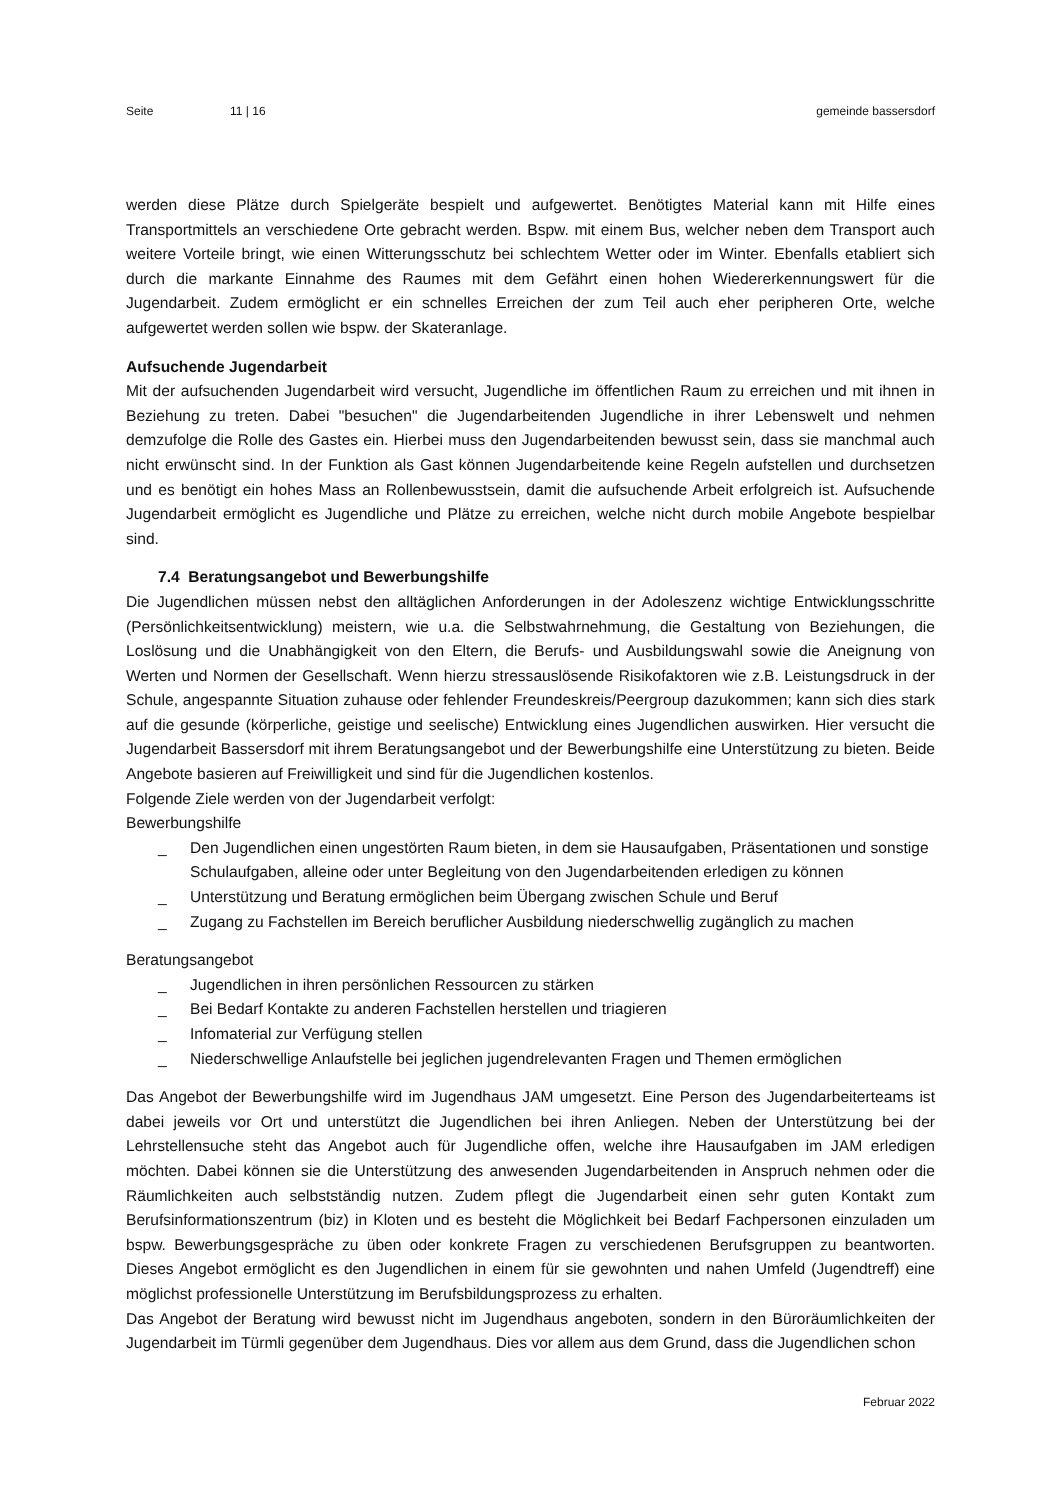Seite 11 | 16 gemeinde bassersdorf
werden diese Plätze durch Spielgeräte bespielt und aufgewertet. Benötigtes Material kann mit Hilfe eines Transportmittels an verschiedene Orte gebracht werden. Bspw. mit einem Bus, welcher neben dem Transport auch weitere Vorteile bringt, wie einen Witterungsschutz bei schlechtem Wetter oder im Winter. Ebenfalls etabliert sich durch die markante Einnahme des Raumes mit dem Gefährt einen hohen Wiedererkennungswert für die Jugendarbeit. Zudem ermöglicht er ein schnelles Erreichen der zum Teil auch eher peripheren Orte, welche aufgewertet werden sollen wie bspw. der Skateranlage.
Aufsuchende Jugendarbeit
Mit der aufsuchenden Jugendarbeit wird versucht, Jugendliche im öffentlichen Raum zu erreichen und mit ihnen in Beziehung zu treten. Dabei "besuchen" die Jugendarbeitenden Jugendliche in ihrer Lebenswelt und nehmen demzufolge die Rolle des Gastes ein. Hierbei muss den Jugendarbeitenden bewusst sein, dass sie manchmal auch nicht erwünscht sind. In der Funktion als Gast können Jugendarbeitende keine Regeln aufstellen und durchsetzen und es benötigt ein hohes Mass an Rollenbewusstsein, damit die aufsuchende Arbeit erfolgreich ist. Aufsuchende Jugendarbeit ermöglicht es Jugendliche und Plätze zu erreichen, welche nicht durch mobile Angebote bespielbar sind.
7.4 Beratungsangebot und Bewerbungshilfe
Die Jugendlichen müssen nebst den alltäglichen Anforderungen in der Adoleszenz wichtige Entwicklungsschritte (Persönlichkeitsentwicklung) meistern, wie u.a. die Selbstwahrnehmung, die Gestaltung von Beziehungen, die Loslösung und die Unabhängigkeit von den Eltern, die Berufs- und Ausbildungswahl sowie die Aneignung von Werten und Normen der Gesellschaft. Wenn hierzu stressauslösende Risikofaktoren wie z.B. Leistungsdruck in der Schule, angespannte Situation zuhause oder fehlender Freundeskreis/Peergroup dazukommen; kann sich dies stark auf die gesunde (körperliche, geistige und seelische) Entwicklung eines Jugendlichen auswirken. Hier versucht die Jugendarbeit Bassersdorf mit ihrem Beratungsangebot und der Bewerbungshilfe eine Unterstützung zu bieten. Beide Angebote basieren auf Freiwilligkeit und sind für die Jugendlichen kostenlos.
Folgende Ziele werden von der Jugendarbeit verfolgt:
Bewerbungshilfe
_ Den Jugendlichen einen ungestörten Raum bieten, in dem sie Hausaufgaben, Präsentationen und sonstige Schulaufgaben, alleine oder unter Begleitung von den Jugendarbeitenden erledigen zu können
_ Unterstützung und Beratung ermöglichen beim Übergang zwischen Schule und Beruf
_ Zugang zu Fachstellen im Bereich beruflicher Ausbildung niederschwellig zugänglich zu machen
Beratungsangebot
_ Jugendlichen in ihren persönlichen Ressourcen zu stärken
_ Bei Bedarf Kontakte zu anderen Fachstellen herstellen und triagieren
_ Infomaterial zur Verfügung stellen
_ Niederschwellige Anlaufstelle bei jeglichen jugendrelevanten Fragen und Themen ermöglichen
Das Angebot der Bewerbungshilfe wird im Jugendhaus JAM umgesetzt. Eine Person des Jugendarbeiterteams ist dabei jeweils vor Ort und unterstützt die Jugendlichen bei ihren Anliegen. Neben der Unterstützung bei der Lehrstellensuche steht das Angebot auch für Jugendliche offen, welche ihre Hausaufgaben im JAM erledigen möchten. Dabei können sie die Unterstützung des anwesenden Jugendarbeitenden in Anspruch nehmen oder die Räumlichkeiten auch selbstständig nutzen. Zudem pflegt die Jugendarbeit einen sehr guten Kontakt zum Berufsinformationszentrum (biz) in Kloten und es besteht die Möglichkeit bei Bedarf Fachpersonen einzuladen um bspw. Bewerbungsgespräche zu üben oder konkrete Fragen zu verschiedenen Berufsgruppen zu beantworten. Dieses Angebot ermöglicht es den Jugendlichen in einem für sie gewohnten und nahen Umfeld (Jugendtreff) eine möglichst professionelle Unterstützung im Berufsbildungsprozess zu erhalten.
Das Angebot der Beratung wird bewusst nicht im Jugendhaus angeboten, sondern in den Büroräumlichkeiten der Jugendarbeit im Türmli gegenüber dem Jugendhaus. Dies vor allem aus dem Grund, dass die Jugendlichen schon
Februar 2022